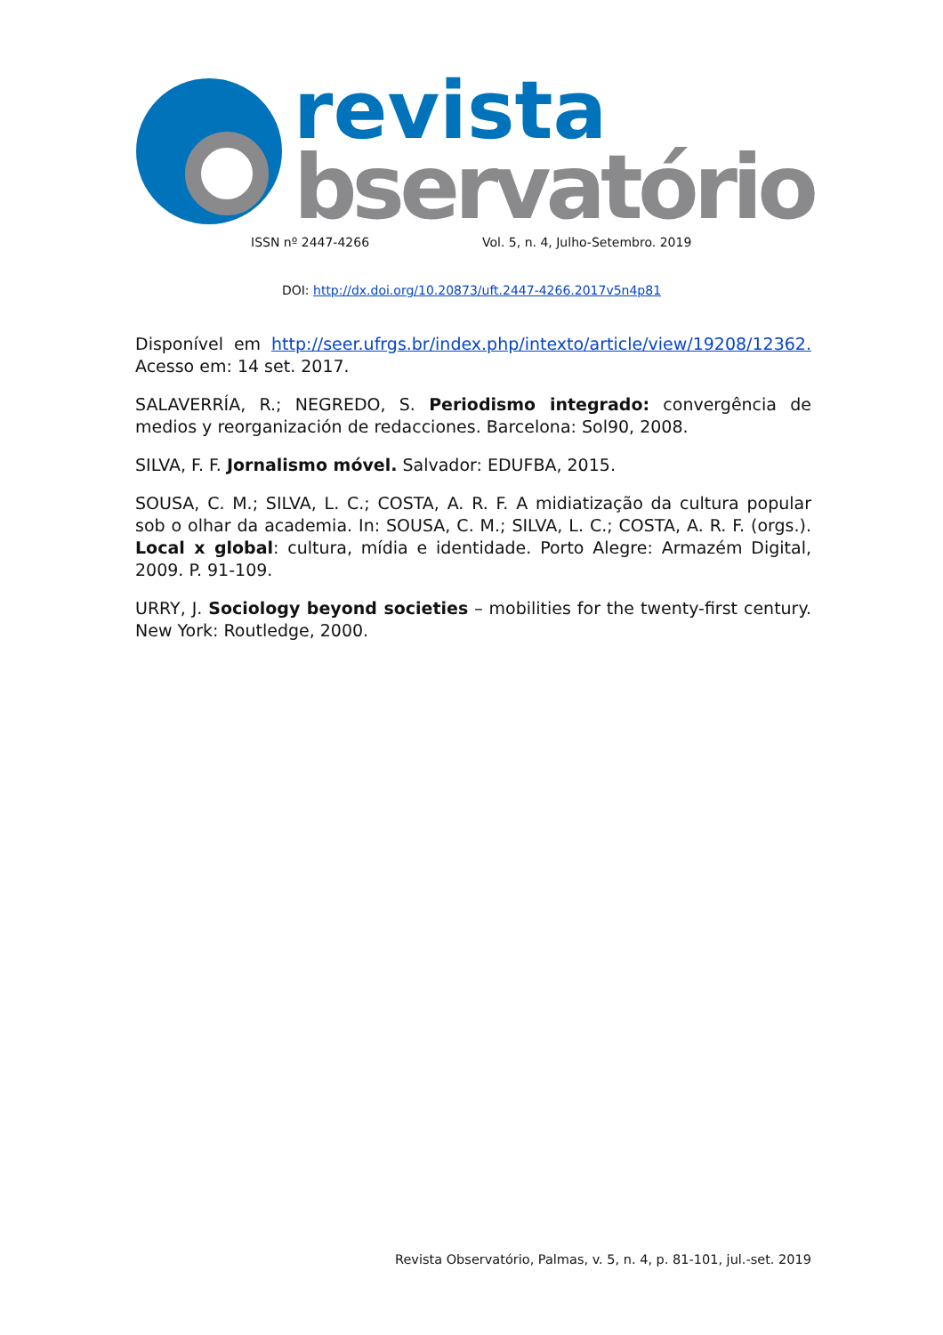revista
bservatório
ISSN nº 2447-4266 Vol. 5, n. 4, Julho-Setembro. 2019
DOI: http://dx.doi.org/10.20873/uft.2447-4266.2017v5n4p81
Disponível em http://seer.ufrgs.br/index.php/intexto/article/view/19208/12362. Acesso em: 14 set. 2017.
SALAVERRÍA, R.; NEGREDO, S. Periodismo integrado: convergência de medios y reorganización de redacciones. Barcelona: Sol90, 2008.
SILVA, F. F. Jornalismo móvel. Salvador: EDUFBA, 2015.
SOUSA, C. M.; SILVA, L. C.; COSTA, A. R. F. A midiatização da cultura popular sob o olhar da academia. In: SOUSA, C. M.; SILVA, L. C.; COSTA, A. R. F. (orgs.). Local x global: cultura, mídia e identidade. Porto Alegre: Armazém Digital, 2009. P. 91-109.
URRY, J. Sociology beyond societies – mobilities for the twenty-first century. New York: Routledge, 2000.
Revista Observatório, Palmas, v. 5, n. 4, p. 81-101, jul.-set. 2019